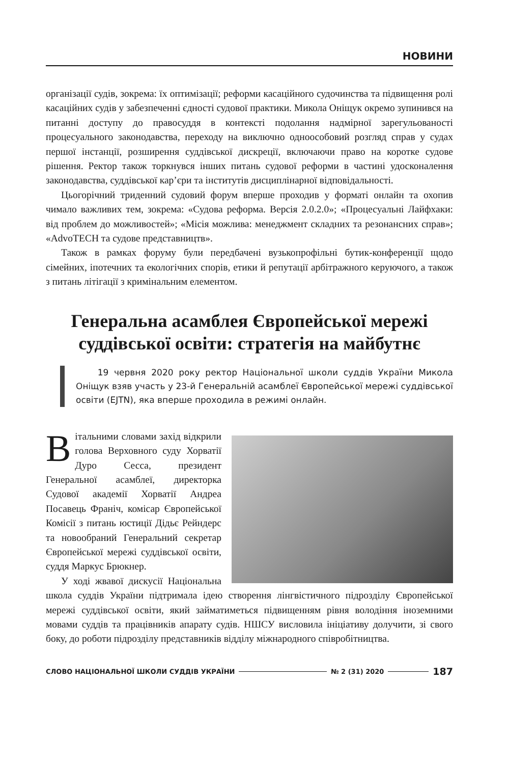НОВИНИ
організації судів, зокрема: їх оптимізації; реформи касаційного судочинства та підвищення ролі касаційних судів у забезпеченні єдності судової практики. Микола Оніщук окремо зупинився на питанні доступу до правосуддя в контексті подолання надмірної зарегульованості процесуального законодавства, переходу на виключно одноособовий розгляд справ у судах першої інстанції, розширення суддівської дискреції, включаючи право на коротке судове рішення. Ректор також торкнувся інших питань судової реформи в частині удосконалення законодавства, суддівської кар’єри та інститутів дисциплінарної відповідальності.
Цьогорічний триденний судовий форум вперше проходив у форматі онлайн та охопив чимало важливих тем, зокрема: «Судова реформа. Версія 2.0.2.0»; «Процесуальні Лайфхаки: від проблем до можливостей»; «Місія можлива: менеджмент складних та резонансних справ»; «AdvoTECH та судове представництв».
Також в рамках форуму були передбачені вузькопрофільні бутик-конференції щодо сімейних, іпотечних та екологічних спорів, етики й репутації арбітражного керуючого, а також з питань літігації з кримінальним елементом.
Генеральна асамблея Європейської мережі суддівської освіти: стратегія на майбутнє
19 червня 2020 року ректор Національної школи суддів України Микола Оніщук взяв участь у 23-й Генеральній асамблеї Європейської мережі суддівської освіти (EJTN), яка вперше проходила в режимі онлайн.
Вітальними словами захід відкрили голова Верховного суду Хорватії Дуро Сесса, президент Генеральної асамблеї, директорка Судової академії Хорватії Андреа Посавець Франіч, комісар Європейської Комісії з питань юстиції Дідьє Рейндерс та новообраний Генеральний секретар Європейської мережі суддівської освіти, суддя Маркус Брюкнер.
У ході жвавої дискусії Національна школа суддів України підтримала ідею створення лінгвістичного підрозділу Європейської мережі суддівської освіти, який займатиметься підвищенням рівня володіння іноземними мовами суддів та працівників апарату судів. НШСУ висловила ініціативу долучити, зі свого боку, до роботи підрозділу представників відділу міжнародного співробітництва.
СЛОВО НАЦІОНАЛЬНОЇ ШКОЛИ СУДДІВ УКРАЇНИ № 2 (31) 2020 187